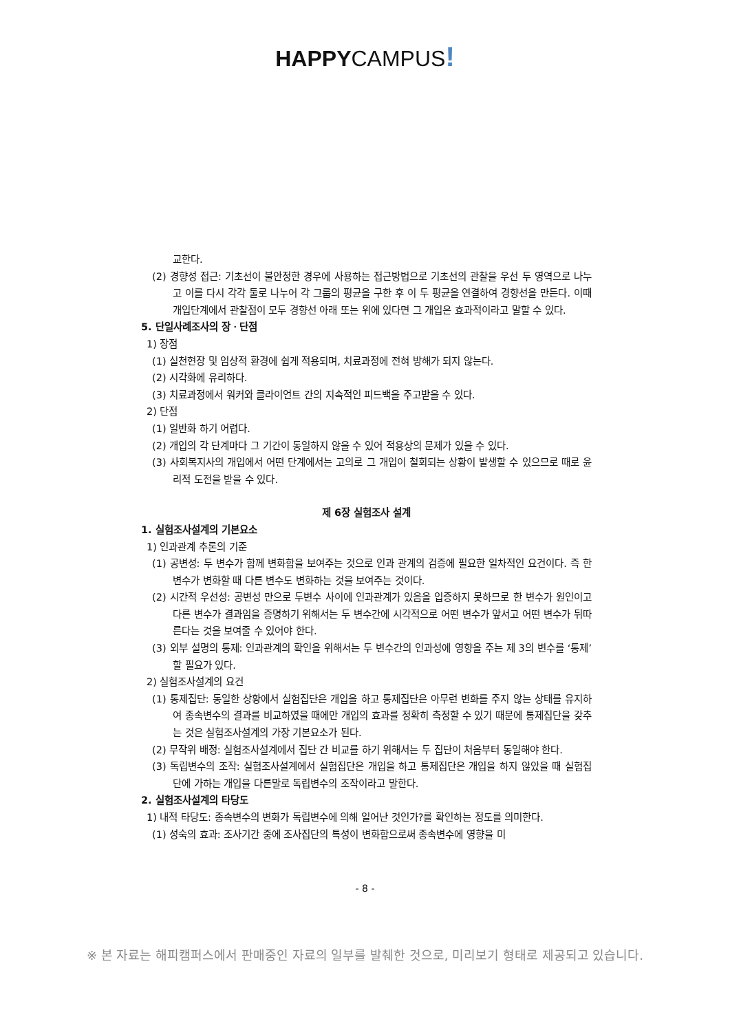HAPPYCAMPUS!
교한다.
(2) 경향성 접근: 기초선이 불안정한 경우에 사용하는 접근방법으로 기초선의 관찰을 우선 두 영역으로 나누고 이를 다시 각각 둘로 나누어 각 그룹의 평균을 구한 후 이 두 평균을 연결하여 경향선을 만든다. 이때 개입단계에서 관찰점이 모두 경향선 아래 또는 위에 있다면 그 개입은 효과적이라고 말할 수 있다.
5. 단일사례조사의 장ㆍ단점
1) 장점
(1) 실천현장 및 임상적 환경에 쉽게 적용되며, 치료과정에 전혀 방해가 되지 않는다.
(2) 시각화에 유리하다.
(3) 치료과정에서 워커와 클라이언트 간의 지속적인 피드백을 주고받을 수 있다.
2) 단점
(1) 일반화 하기 어렵다.
(2) 개입의 각 단계마다 그 기간이 동일하지 않을 수 있어 적용상의 문제가 있을 수 있다.
(3) 사회복지사의 개입에서 어떤 단계에서는 고의로 그 개입이 철회되는 상황이 발생할 수 있으므로 때로 윤리적 도전을 받을 수 있다.
제 6장 실험조사 설계
1. 실험조사설계의 기본요소
1) 인과관계 추론의 기준
(1) 공변성: 두 변수가 함께 변화함을 보여주는 것으로 인과 관계의 검증에 필요한 일차적인 요건이다. 즉 한 변수가 변화할 때 다른 변수도 변화하는 것을 보여주는 것이다.
(2) 시간적 우선성: 공변성 만으로 두변수 사이에 인과관계가 있음을 입증하지 못하므로 한 변수가 원인이고 다른 변수가 결과임을 증명하기 위해서는 두 변수간에 시각적으로 어떤 변수가 앞서고 어떤 변수가 뒤따른다는 것을 보여줄 수 있어야 한다.
(3) 외부 설명의 통제: 인과관계의 확인을 위해서는 두 변수간의 인과성에 영향을 주는 제 3의 변수를 ‘통제’할 필요가 있다.
2) 실험조사설계의 요건
(1) 통제집단: 동일한 상황에서 실험집단은 개입을 하고 통제집단은 아무런 변화를 주지 않는 상태를 유지하여 종속변수의 결과를 비교하였을 때에만 개입의 효과를 정확히 측정할 수 있기 때문에 통제집단을 갖추는 것은 실험조사설계의 가장 기본요소가 된다.
(2) 무작위 배정: 실험조사설계에서 집단 간 비교를 하기 위해서는 두 집단이 처음부터 동일해야 한다.
(3) 독립변수의 조작: 실험조사설계에서 실험집단은 개입을 하고 통제집단은 개입을 하지 않았을 때 실험집단에 가하는 개입을 다른말로 독립변수의 조작이라고 말한다.
2. 실험조사설계의 타당도
1) 내적 타당도: 종속변수의 변화가 독립변수에 의해 일어난 것인가?를 확인하는 정도를 의미한다.
(1) 성숙의 효과: 조사기간 중에 조사집단의 특성이 변화함으로써 종속변수에 영향을 미
- 8 -
※ 본 자료는 해피캠퍼스에서 판매중인 자료의 일부를 발췌한 것으로, 미리보기 형태로 제공되고 있습니다.